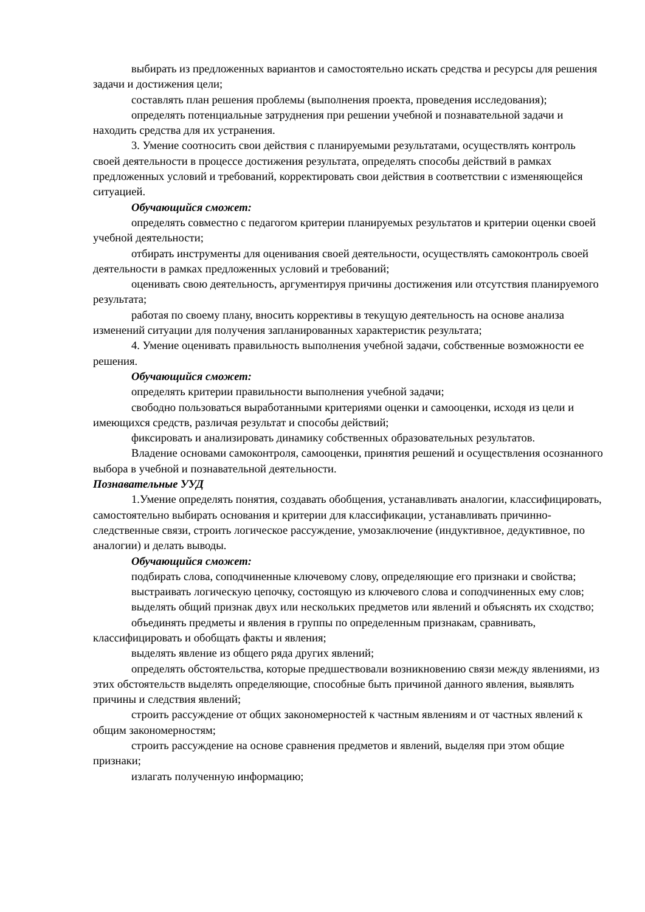выбирать из предложенных вариантов и самостоятельно искать средства и ресурсы для решения задачи и достижения цели;
составлять план решения проблемы (выполнения проекта, проведения исследования);
определять потенциальные затруднения при решении учебной и познавательной задачи и находить средства для их устранения.
3. Умение соотносить свои действия с планируемыми результатами, осуществлять контроль своей деятельности в процессе достижения результата, определять способы действий в рамках предложенных условий и требований, корректировать свои действия в соответствии с изменяющейся ситуацией.
Обучающийся сможет:
определять совместно с педагогом критерии планируемых результатов и критерии оценки своей учебной деятельности;
отбирать инструменты для оценивания своей деятельности, осуществлять самоконтроль своей деятельности в рамках предложенных условий и требований;
оценивать свою деятельность, аргументируя причины достижения или отсутствия планируемого результата;
работая по своему плану, вносить коррективы в текущую деятельность на основе анализа изменений ситуации для получения запланированных характеристик результата;
4. Умение оценивать правильность выполнения учебной задачи, собственные возможности ее решения.
Обучающийся сможет:
определять критерии правильности выполнения учебной задачи;
свободно пользоваться выработанными критериями оценки и самооценки, исходя из цели и имеющихся средств, различая результат и способы действий;
фиксировать и анализировать динамику собственных образовательных результатов.
Владение основами самоконтроля, самооценки, принятия решений и осуществления осознанного выбора в учебной и познавательной деятельности.
Познавательные УУД
1.Умение определять понятия, создавать обобщения, устанавливать аналогии, классифицировать, самостоятельно выбирать основания и критерии для классификации, устанавливать причинно-следственные связи, строить логическое рассуждение, умозаключение (индуктивное, дедуктивное, по аналогии) и делать выводы.
Обучающийся сможет:
подбирать слова, соподчиненные ключевому слову, определяющие его признаки и свойства;
выстраивать логическую цепочку, состоящую из ключевого слова и соподчиненных ему слов;
выделять общий признак двух или нескольких предметов или явлений и объяснять их сходство;
объединять предметы и явления в группы по определенным признакам, сравнивать, классифицировать и обобщать факты и явления;
выделять явление из общего ряда других явлений;
определять обстоятельства, которые предшествовали возникновению связи между явлениями, из этих обстоятельств выделять определяющие, способные быть причиной данного явления, выявлять причины и следствия явлений;
строить рассуждение от общих закономерностей к частным явлениям и от частных явлений к общим закономерностям;
строить рассуждение на основе сравнения предметов и явлений, выделяя при этом общие признаки;
излагать полученную информацию;